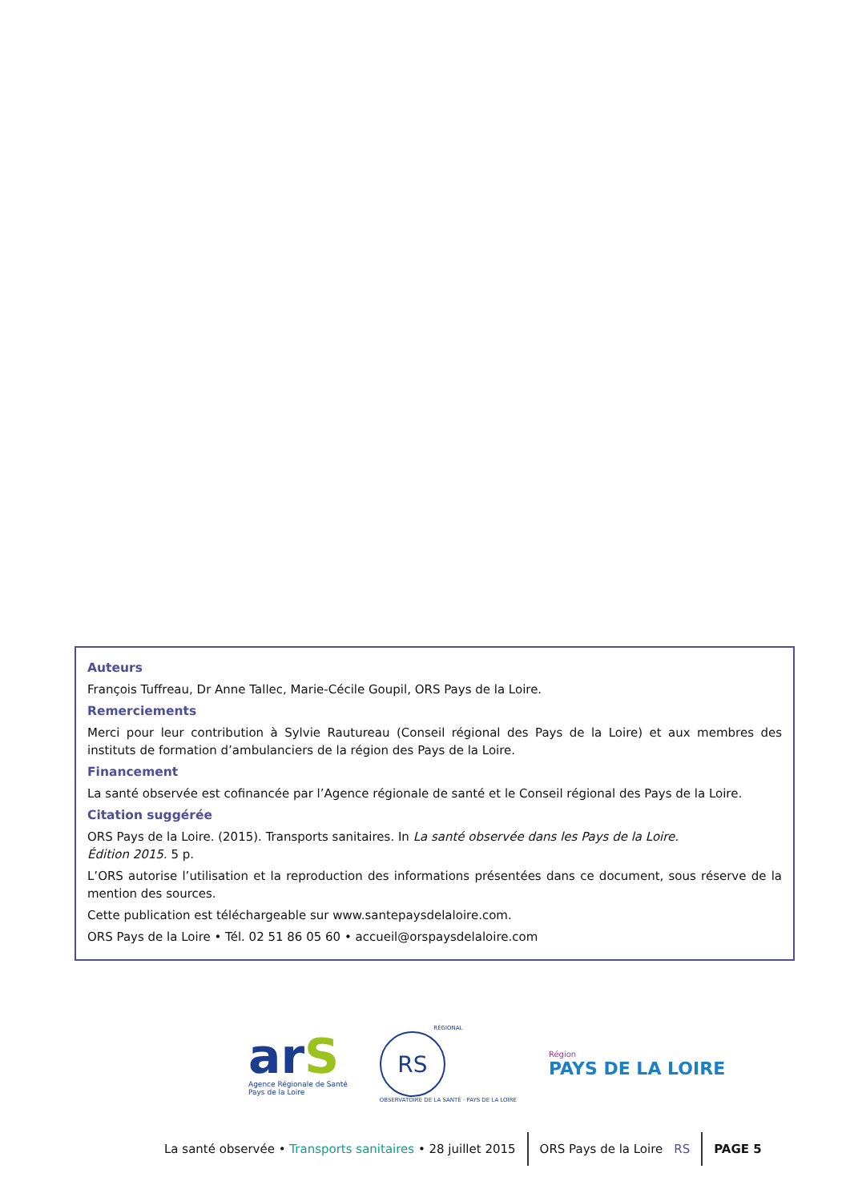Auteurs
François Tuffreau, Dr Anne Tallec, Marie-Cécile Goupil, ORS Pays de la Loire.
Remerciements
Merci pour leur contribution à Sylvie Rautureau (Conseil régional des Pays de la Loire) et aux membres des instituts de formation d’ambulanciers de la région des Pays de la Loire.
Financement
La santé observée est cofinancée par l’Agence régionale de santé et le Conseil régional des Pays de la Loire.
Citation suggérée
ORS Pays de la Loire. (2015). Transports sanitaires. In La santé observée dans les Pays de la Loire.
Édition 2015. 5 p.
L’ORS autorise l’utilisation et la reproduction des informations présentées dans ce document, sous réserve de la mention des sources.
Cette publication est téléchargeable sur www.santepaysdelaloire.com.
ORS Pays de la Loire • Tél. 02 51 86 05 60 • accueil@orspaysdelaloire.com
arS
Agence Régionale de Santé
Pays de la Loire
RÉGIONAL
RS
OBSERVATOIRE DE LA SANTÉ · PAYS DE LA LOIRE
Région
PAYS DE LA LOIRE
La santé observée • Transports sanitaires • 28 juillet 2015
ORS Pays de la Loire RS PAGE 5